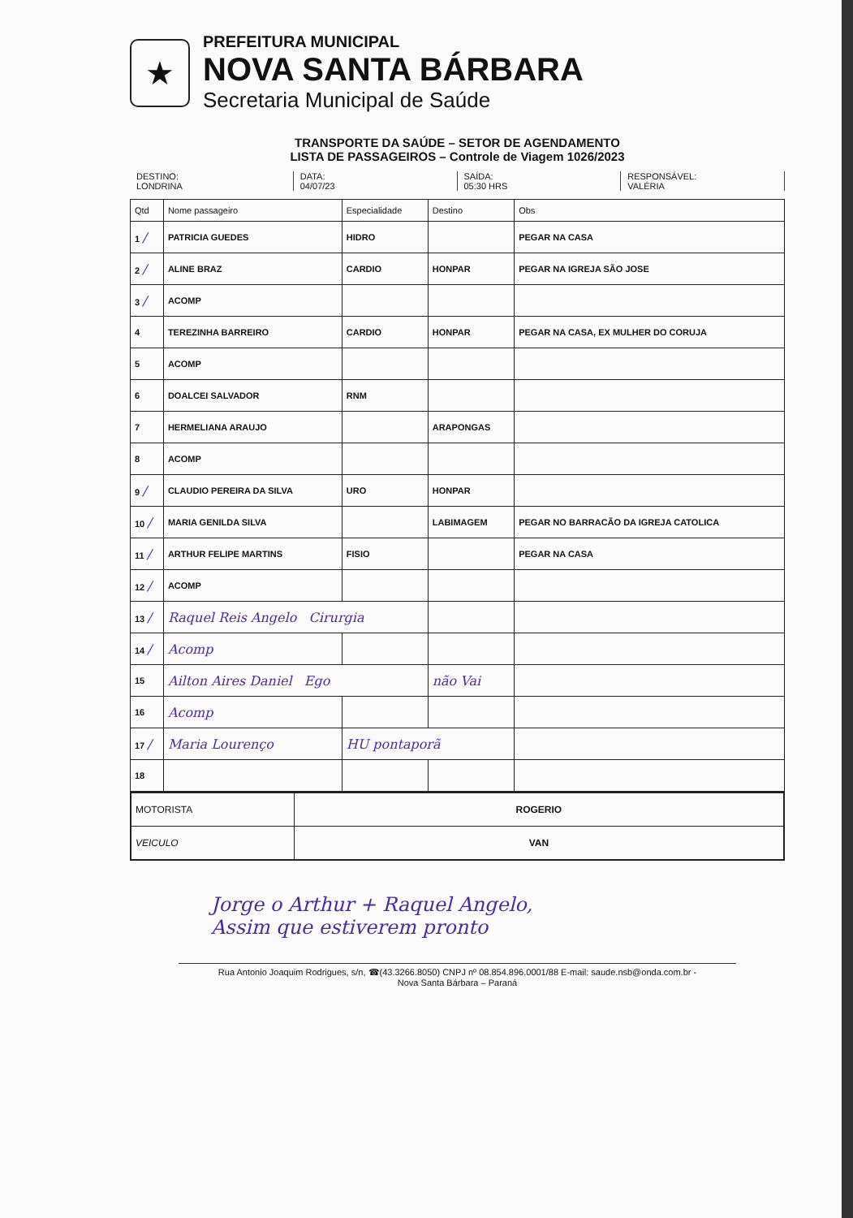★
PREFEITURA MUNICIPAL
NOVA SANTA BÁRBARA
Secretaria Municipal de Saúde
TRANSPORTE DA SAÚDE – SETOR DE AGENDAMENTO
LISTA DE PASSAGEIROS – Controle de Viagem 1026/2023
DESTINO:
LONDRINA
DATA:
04/07/23
SAÍDA:
05:30 HRS
RESPONSÁVEL:
VALÉRIA
| Qtd | Nome passageiro | Especialidade | Destino | Obs |
| --- | --- | --- | --- | --- |
| 1 / | PATRICIA GUEDES | HIDRO | | PEGAR NA CASA |
| 2 / | ALINE BRAZ | CARDIO | HONPAR | PEGAR NA IGREJA SÃO JOSE |
| 3 / | ACOMP | | | |
| 4 | TEREZINHA BARREIRO | CARDIO | HONPAR | PEGAR NA CASA, EX MULHER DO CORUJA |
| 5 | ACOMP | | | |
| 6 | DOALCEI SALVADOR | RNM | | |
| 7 | HERMELIANA ARAUJO | | ARAPONGAS | |
| 8 | ACOMP | | | |
| 9 / | CLAUDIO PEREIRA DA SILVA | URO | HONPAR | |
| 10 / | MARIA GENILDA SILVA | | LABIMAGEM | PEGAR NO BARRACÃO DA IGREJA CATOLICA |
| 11 / | ARTHUR FELIPE MARTINS | FISIO | | PEGAR NA CASA |
| 12 / | ACOMP | | | |
| 13 / | Raquel Reis Angelo Cirurgia | | | |
| 14 / | Acomp | | | |
| 15 | Ailton Aires Daniel Ego | | não Vai | |
| 16 | Acomp | | | |
| 17 / | Maria Lourenço | HU pontaporã | | |
| 18 | | | | |
| MOTORISTA | ROGERIO |
| VEICULO | VAN |
Jorge o Arthur + Raquel Angelo,
Assim que estiverem pronto
Rua Antonio Joaquim Rodrigues, s/n, ☎(43.3266.8050) CNPJ nº 08.854.896.0001/88 E-mail: saude.nsb@onda.com.br -
Nova Santa Bárbara – Paraná